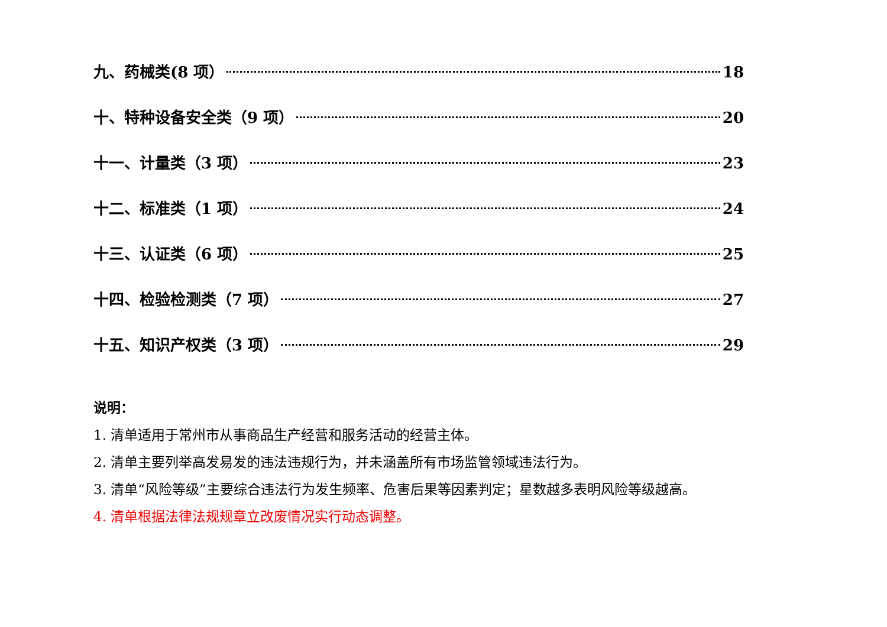九、药械类(8 项） 18
十、特种设备安全类（9 项） 20
十一、计量类（3 项） 23
十二、标准类（1 项） 24
十三、认证类（6 项） 25
十四、检验检测类（7 项） 27
十五、知识产权类（3 项） 29
说明：
1. 清单适用于常州市从事商品生产经营和服务活动的经营主体。
2. 清单主要列举高发易发的违法违规行为，并未涵盖所有市场监管领域违法行为。
3. 清单“风险等级”主要综合违法行为发生频率、危害后果等因素判定；星数越多表明风险等级越高。
4. 清单根据法律法规规章立改废情况实行动态调整。